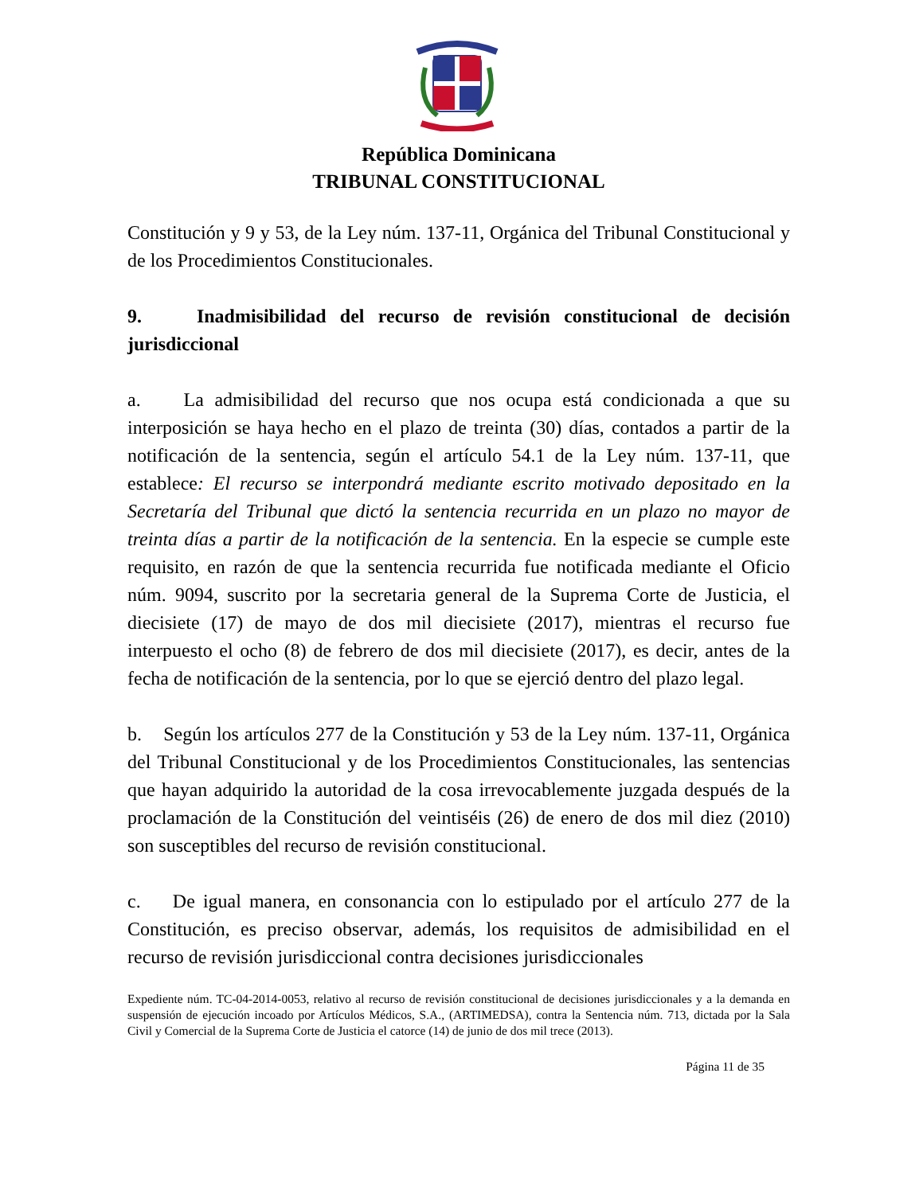República Dominicana
TRIBUNAL CONSTITUCIONAL
Constitución y 9 y 53, de la Ley núm. 137-11, Orgánica del Tribunal Constitucional y de los Procedimientos Constitucionales.
9. Inadmisibilidad del recurso de revisión constitucional de decisión jurisdiccional
a. La admisibilidad del recurso que nos ocupa está condicionada a que su interposición se haya hecho en el plazo de treinta (30) días, contados a partir de la notificación de la sentencia, según el artículo 54.1 de la Ley núm. 137-11, que establece: El recurso se interpondrá mediante escrito motivado depositado en la Secretaría del Tribunal que dictó la sentencia recurrida en un plazo no mayor de treinta días a partir de la notificación de la sentencia. En la especie se cumple este requisito, en razón de que la sentencia recurrida fue notificada mediante el Oficio núm. 9094, suscrito por la secretaria general de la Suprema Corte de Justicia, el diecisiete (17) de mayo de dos mil diecisiete (2017), mientras el recurso fue interpuesto el ocho (8) de febrero de dos mil diecisiete (2017), es decir, antes de la fecha de notificación de la sentencia, por lo que se ejerció dentro del plazo legal.
b. Según los artículos 277 de la Constitución y 53 de la Ley núm. 137-11, Orgánica del Tribunal Constitucional y de los Procedimientos Constitucionales, las sentencias que hayan adquirido la autoridad de la cosa irrevocablemente juzgada después de la proclamación de la Constitución del veintiséis (26) de enero de dos mil diez (2010) son susceptibles del recurso de revisión constitucional.
c. De igual manera, en consonancia con lo estipulado por el artículo 277 de la Constitución, es preciso observar, además, los requisitos de admisibilidad en el recurso de revisión jurisdiccional contra decisiones jurisdiccionales
Expediente núm. TC-04-2014-0053, relativo al recurso de revisión constitucional de decisiones jurisdiccionales y a la demanda en suspensión de ejecución incoado por Artículos Médicos, S.A., (ARTIMEDSA), contra la Sentencia núm. 713, dictada por la Sala Civil y Comercial de la Suprema Corte de Justicia el catorce (14) de junio de dos mil trece (2013).
Página 11 de 35